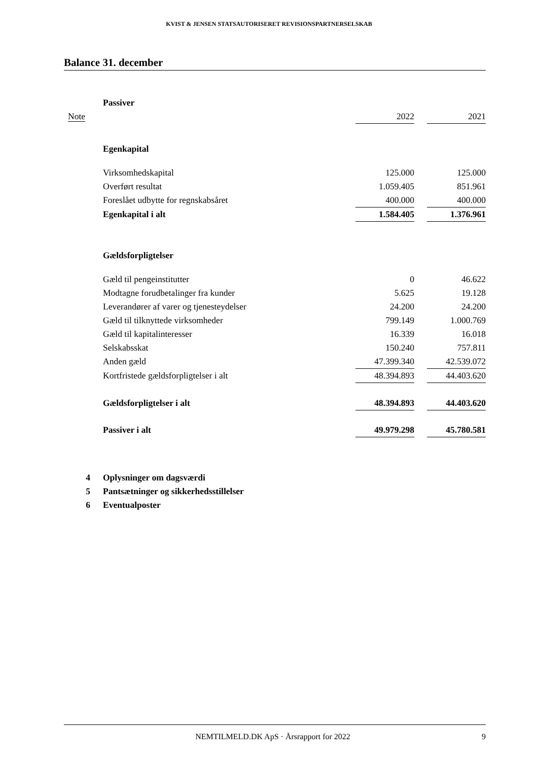KVIST & JENSEN STATSAUTORISERET REVISIONSPARTNERSELSKAB
Balance 31. december
| | Passiver | | | |
| Note | | 2022 | | 2021 |
| | Egenkapital | | | |
| | Virksomhedskapital | 125.000 | | 125.000 |
| | Overført resultat | 1.059.405 | | 851.961 |
| | Foreslået udbytte for regnskabsåret | 400.000 | | 400.000 |
| | Egenkapital i alt | 1.584.405 | | 1.376.961 |
| | Gældsforpligtelser | | | |
| | Gæld til pengeinstitutter | 0 | | 46.622 |
| | Modtagne forudbetalinger fra kunder | 5.625 | | 19.128 |
| | Leverandører af varer og tjenesteydelser | 24.200 | | 24.200 |
| | Gæld til tilknyttede virksomheder | 799.149 | | 1.000.769 |
| | Gæld til kapitalinteresser | 16.339 | | 16.018 |
| | Selskabsskat | 150.240 | | 757.811 |
| | Anden gæld | 47.399.340 | | 42.539.072 |
| | Kortfristede gældsforpligtelser i alt | 48.394.893 | | 44.403.620 |
| | Gældsforpligtelser i alt | 48.394.893 | | 44.403.620 |
| | Passiver i alt | 49.979.298 | | 45.780.581 |
| 4 | Oplysninger om dagsværdi | | | |
| 5 | Pantsætninger og sikkerhedsstillelser | | | |
| 6 | Eventualposter | | | |
NEMTILMELD.DK ApS · Årsrapport for 2022 9